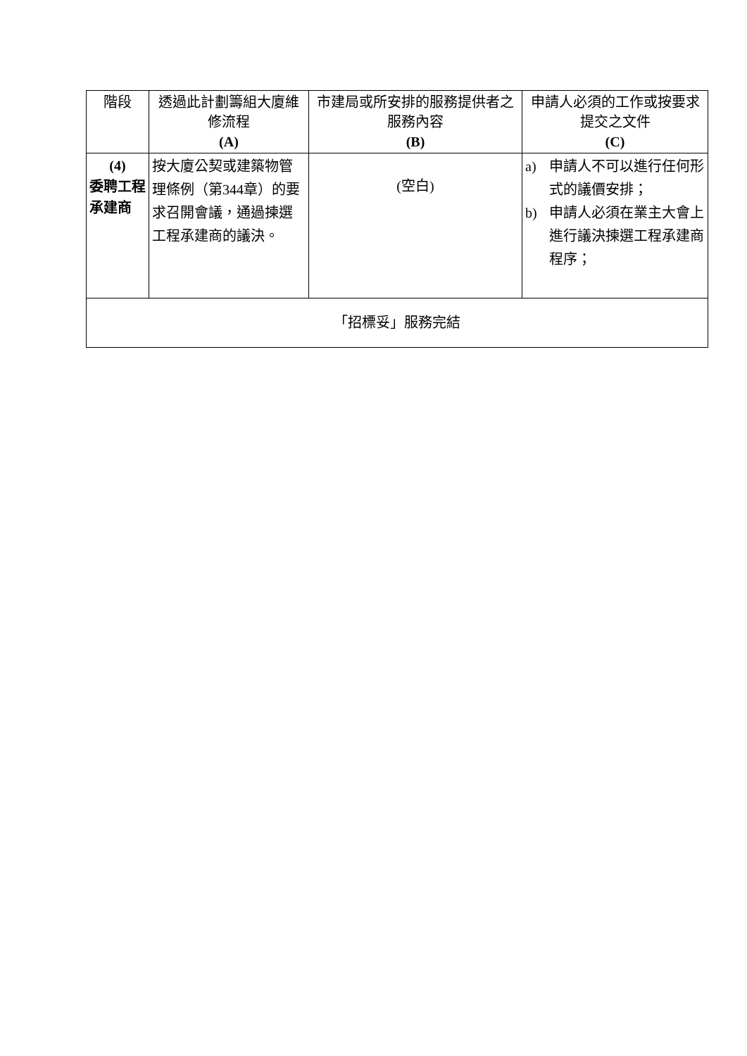| 階段 | 透過此計劃籌組大廈維修流程 (A) | 市建局或所安排的服務提供者之服務內容 (B) | 申請人必須的工作或按要求提交之文件 (C) |
| --- | --- | --- | --- |
| (4) 委聘工程承建商 | 按大廈公契或建築物管理條例（第344章）的要求召開會議，通過揀選工程承建商的議決。 | (空白) | a) 申請人不可以進行任何形式的議價安排； b) 申請人必須在業主大會上進行議決揀選工程承建商程序； |
| 「招標妥」服務完結 | | | |